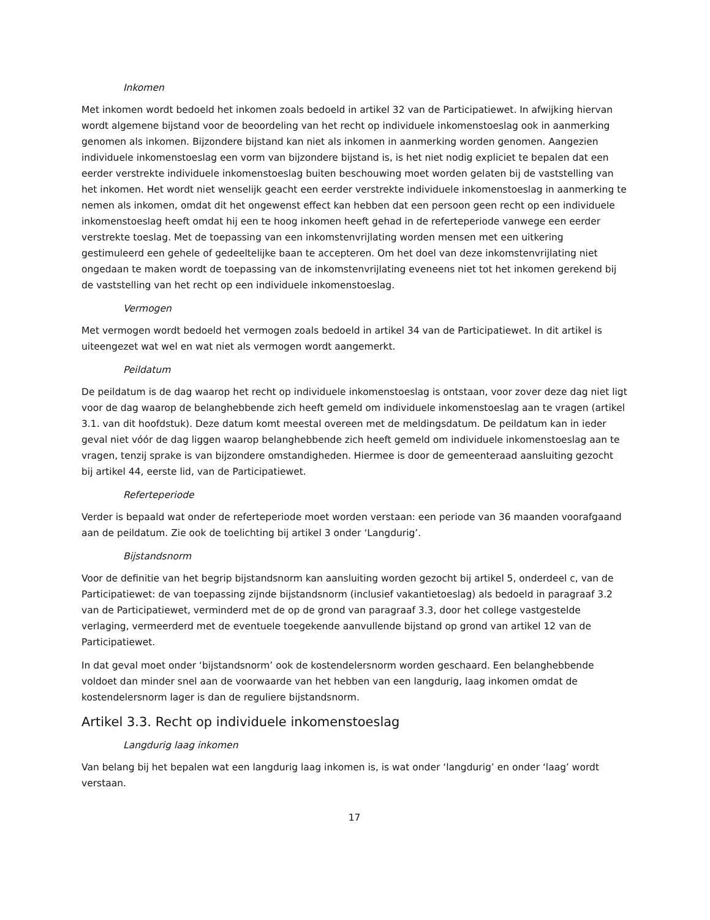Inkomen
Met inkomen wordt bedoeld het inkomen zoals bedoeld in artikel 32 van de Participatiewet. In afwijking hiervan wordt algemene bijstand voor de beoordeling van het recht op individuele inkomenstoeslag ook in aanmerking genomen als inkomen. Bijzondere bijstand kan niet als inkomen in aanmerking worden genomen. Aangezien individuele inkomenstoeslag een vorm van bijzondere bijstand is, is het niet nodig expliciet te bepalen dat een eerder verstrekte individuele inkomenstoeslag buiten beschouwing moet worden gelaten bij de vaststelling van het inkomen. Het wordt niet wenselijk geacht een eerder verstrekte individuele inkomenstoeslag in aanmerking te nemen als inkomen, omdat dit het ongewenst effect kan hebben dat een persoon geen recht op een individuele inkomenstoeslag heeft omdat hij een te hoog inkomen heeft gehad in de referteperiode vanwege een eerder verstrekte toeslag. Met de toepassing van een inkomstenvrijlating worden mensen met een uitkering gestimuleerd een gehele of gedeeltelijke baan te accepteren. Om het doel van deze inkomstenvrijlating niet ongedaan te maken wordt de toepassing van de inkomstenvrijlating eveneens niet tot het inkomen gerekend bij de vaststelling van het recht op een individuele inkomenstoeslag.
Vermogen
Met vermogen wordt bedoeld het vermogen zoals bedoeld in artikel 34 van de Participatiewet. In dit artikel is uiteengezet wat wel en wat niet als vermogen wordt aangemerkt.
Peildatum
De peildatum is de dag waarop het recht op individuele inkomenstoeslag is ontstaan, voor zover deze dag niet ligt voor de dag waarop de belanghebbende zich heeft gemeld om individuele inkomenstoeslag aan te vragen (artikel 3.1. van dit hoofdstuk). Deze datum komt meestal overeen met de meldingsdatum. De peildatum kan in ieder geval niet vóór de dag liggen waarop belanghebbende zich heeft gemeld om individuele inkomenstoeslag aan te vragen, tenzij sprake is van bijzondere omstandigheden. Hiermee is door de gemeenteraad aansluiting gezocht bij artikel 44, eerste lid, van de Participatiewet.
Referteperiode
Verder is bepaald wat onder de referteperiode moet worden verstaan: een periode van 36 maanden voorafgaand aan de peildatum. Zie ook de toelichting bij artikel 3 onder ‘Langdurig’.
Bijstandsnorm
Voor de definitie van het begrip bijstandsnorm kan aansluiting worden gezocht bij artikel 5, onderdeel c, van de Participatiewet: de van toepassing zijnde bijstandsnorm (inclusief vakantietoeslag) als bedoeld in paragraaf 3.2 van de Participatiewet, verminderd met de op de grond van paragraaf 3.3, door het college vastgestelde verlaging, vermeerderd met de eventuele toegekende aanvullende bijstand op grond van artikel 12 van de Participatiewet.
In dat geval moet onder ‘bijstandsnorm’ ook de kostendelersnorm worden geschaard. Een belanghebbende voldoet dan minder snel aan de voorwaarde van het hebben van een langdurig, laag inkomen omdat de kostendelersnorm lager is dan de reguliere bijstandsnorm.
Artikel 3.3. Recht op individuele inkomenstoeslag
Langdurig laag inkomen
Van belang bij het bepalen wat een langdurig laag inkomen is, is wat onder ‘langdurig’ en onder ‘laag’ wordt verstaan.
17